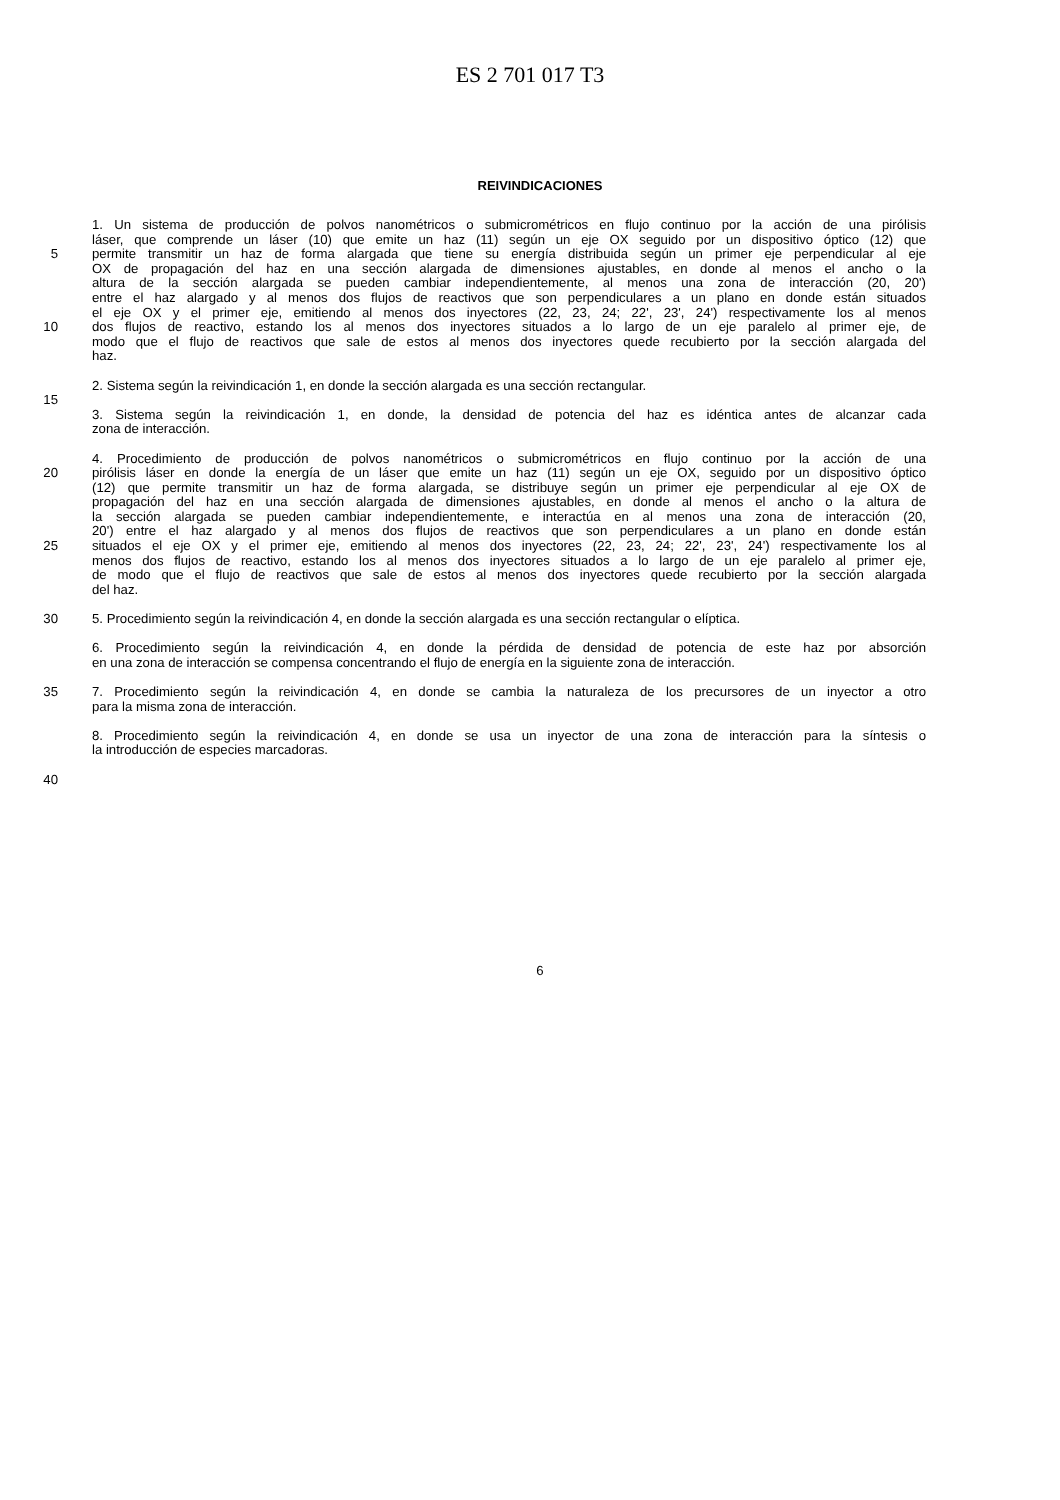ES 2 701 017 T3
REIVINDICACIONES
1. Un sistema de producción de polvos nanométricos o submicrométricos en flujo continuo por la acción de una pirólisis
láser, que comprende un láser (10) que emite un haz (11) según un eje OX seguido por un dispositivo óptico (12) que
5 permite transmitir un haz de forma alargada que tiene su energía distribuida según un primer eje perpendicular al eje
OX de propagación del haz en una sección alargada de dimensiones ajustables, en donde al menos el ancho o la
altura de la sección alargada se pueden cambiar independientemente, al menos una zona de interacción (20, 20')
entre el haz alargado y al menos dos flujos de reactivos que son perpendiculares a un plano en donde están situados
el eje OX y el primer eje, emitiendo al menos dos inyectores (22, 23, 24; 22', 23', 24') respectivamente los al menos
10 dos flujos de reactivo, estando los al menos dos inyectores situados a lo largo de un eje paralelo al primer eje, de
modo que el flujo de reactivos que sale de estos al menos dos inyectores quede recubierto por la sección alargada del
haz.
2. Sistema según la reivindicación 1, en donde la sección alargada es una sección rectangular.
15
3. Sistema según la reivindicación 1, en donde, la densidad de potencia del haz es idéntica antes de alcanzar cada
zona de interacción.
4. Procedimiento de producción de polvos nanométricos o submicrométricos en flujo continuo por la acción de una
20 pirólisis láser en donde la energía de un láser que emite un haz (11) según un eje OX, seguido por un dispositivo óptico
(12) que permite transmitir un haz de forma alargada, se distribuye según un primer eje perpendicular al eje OX de
propagación del haz en una sección alargada de dimensiones ajustables, en donde al menos el ancho o la altura de
la sección alargada se pueden cambiar independientemente, e interactúa en al menos una zona de interacción (20,
20') entre el haz alargado y al menos dos flujos de reactivos que son perpendiculares a un plano en donde están
25 situados el eje OX y el primer eje, emitiendo al menos dos inyectores (22, 23, 24; 22', 23', 24') respectivamente los al
menos dos flujos de reactivo, estando los al menos dos inyectores situados a lo largo de un eje paralelo al primer eje,
de modo que el flujo de reactivos que sale de estos al menos dos inyectores quede recubierto por la sección alargada
del haz.
30 5. Procedimiento según la reivindicación 4, en donde la sección alargada es una sección rectangular o elíptica.
6. Procedimiento según la reivindicación 4, en donde la pérdida de densidad de potencia de este haz por absorción
en una zona de interacción se compensa concentrando el flujo de energía en la siguiente zona de interacción.
35 7. Procedimiento según la reivindicación 4, en donde se cambia la naturaleza de los precursores de un inyector a otro
para la misma zona de interacción.
8. Procedimiento según la reivindicación 4, en donde se usa un inyector de una zona de interacción para la síntesis o
la introducción de especies marcadoras.
40
6